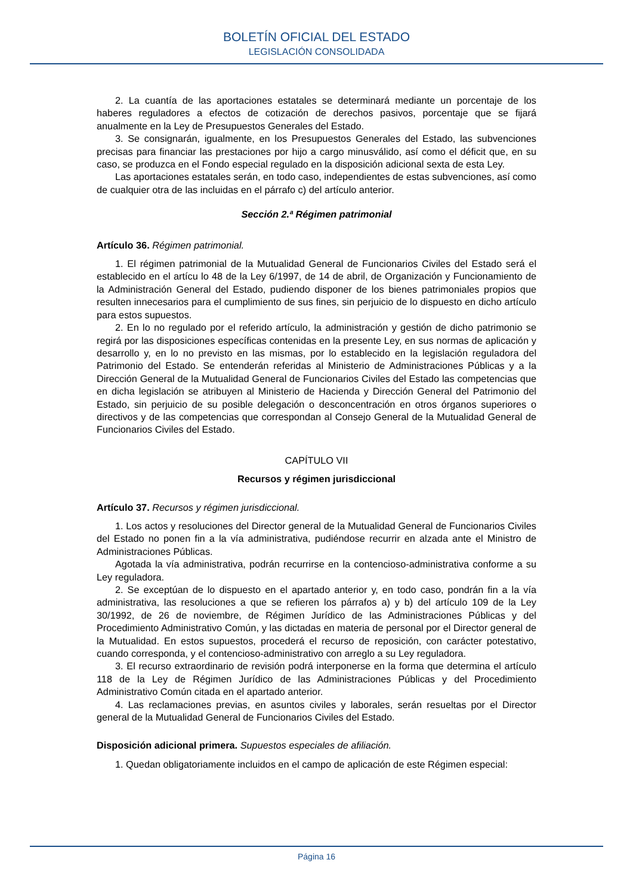BOLETÍN OFICIAL DEL ESTADO
LEGISLACIÓN CONSOLIDADA
2. La cuantía de las aportaciones estatales se determinará mediante un porcentaje de los haberes reguladores a efectos de cotización de derechos pasivos, porcentaje que se fijará anualmente en la Ley de Presupuestos Generales del Estado.
3. Se consignarán, igualmente, en los Presupuestos Generales del Estado, las subvenciones precisas para financiar las prestaciones por hijo a cargo minusválido, así como el déficit que, en su caso, se produzca en el Fondo especial regulado en la disposición adicional sexta de esta Ley.
Las aportaciones estatales serán, en todo caso, independientes de estas subvenciones, así como de cualquier otra de las incluidas en el párrafo c) del artículo anterior.
Sección 2.ª Régimen patrimonial
Artículo 36. Régimen patrimonial.
1. El régimen patrimonial de la Mutualidad General de Funcionarios Civiles del Estado será el establecido en el artícu lo 48 de la Ley 6/1997, de 14 de abril, de Organización y Funcionamiento de la Administración General del Estado, pudiendo disponer de los bienes patrimoniales propios que resulten innecesarios para el cumplimiento de sus fines, sin perjuicio de lo dispuesto en dicho artículo para estos supuestos.
2. En lo no regulado por el referido artículo, la administración y gestión de dicho patrimonio se regirá por las disposiciones específicas contenidas en la presente Ley, en sus normas de aplicación y desarrollo y, en lo no previsto en las mismas, por lo establecido en la legislación reguladora del Patrimonio del Estado. Se entenderán referidas al Ministerio de Administraciones Públicas y a la Dirección General de la Mutualidad General de Funcionarios Civiles del Estado las competencias que en dicha legislación se atribuyen al Ministerio de Hacienda y Dirección General del Patrimonio del Estado, sin perjuicio de su posible delegación o desconcentración en otros órganos superiores o directivos y de las competencias que correspondan al Consejo General de la Mutualidad General de Funcionarios Civiles del Estado.
CAPÍTULO VII
Recursos y régimen jurisdiccional
Artículo 37. Recursos y régimen jurisdiccional.
1. Los actos y resoluciones del Director general de la Mutualidad General de Funcionarios Civiles del Estado no ponen fin a la vía administrativa, pudiéndose recurrir en alzada ante el Ministro de Administraciones Públicas.
Agotada la vía administrativa, podrán recurrirse en la contencioso-administrativa conforme a su Ley reguladora.
2. Se exceptúan de lo dispuesto en el apartado anterior y, en todo caso, pondrán fin a la vía administrativa, las resoluciones a que se refieren los párrafos a) y b) del artículo 109 de la Ley 30/1992, de 26 de noviembre, de Régimen Jurídico de las Administraciones Públicas y del Procedimiento Administrativo Común, y las dictadas en materia de personal por el Director general de la Mutualidad. En estos supuestos, procederá el recurso de reposición, con carácter potestativo, cuando corresponda, y el contencioso-administrativo con arreglo a su Ley reguladora.
3. El recurso extraordinario de revisión podrá interponerse en la forma que determina el artículo 118 de la Ley de Régimen Jurídico de las Administraciones Públicas y del Procedimiento Administrativo Común citada en el apartado anterior.
4. Las reclamaciones previas, en asuntos civiles y laborales, serán resueltas por el Director general de la Mutualidad General de Funcionarios Civiles del Estado.
Disposición adicional primera. Supuestos especiales de afiliación.
1. Quedan obligatoriamente incluidos en el campo de aplicación de este Régimen especial:
Página 16